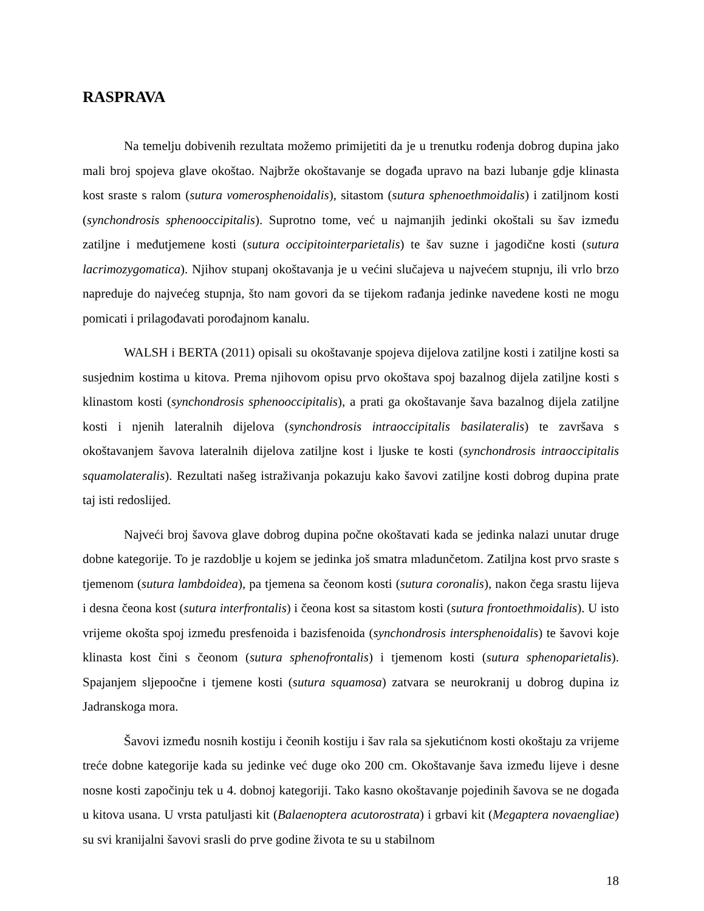RASPRAVA
Na temelju dobivenih rezultata možemo primijetiti da je u trenutku rođenja dobrog dupina jako mali broj spojeva glave okoštao. Najbrže okoštavanje se događa upravo na bazi lubanje gdje klinasta kost sraste s ralom (sutura vomerosphenoidalis), sitastom (sutura sphenoethmoidalis) i zatiljnom kosti (synchondrosis sphenooccipitalis). Suprotno tome, već u najmanjih jedinki okoštali su šav između zatiljne i međutjemene kosti (sutura occipitointerparietalis) te šav suzne i jagodične kosti (sutura lacrimozygomatica). Njihov stupanj okoštavanja je u većini slučajeva u najvećem stupnju, ili vrlo brzo napreduje do najvećeg stupnja, što nam govori da se tijekom rađanja jedinke navedene kosti ne mogu pomicati i prilagođavati porođajnom kanalu.
WALSH i BERTA (2011) opisali su okoštavanje spojeva dijelova zatiljne kosti i zatiljne kosti sa susjednim kostima u kitova. Prema njihovom opisu prvo okoštava spoj bazalnog dijela zatiljne kosti s klinastom kosti (synchondrosis sphenooccipitalis), a prati ga okoštavanje šava bazalnog dijela zatiljne kosti i njenih lateralnih dijelova (synchondrosis intraoccipitalis basilateralis) te završava s okoštavanjem šavova lateralnih dijelova zatiljne kost i ljuske te kosti (synchondrosis intraoccipitalis squamolateralis). Rezultati našeg istraživanja pokazuju kako šavovi zatiljne kosti dobrog dupina prate taj isti redoslijed.
Najveći broj šavova glave dobrog dupina počne okoštavati kada se jedinka nalazi unutar druge dobne kategorije. To je razdoblje u kojem se jedinka još smatra mladunčetom. Zatiljna kost prvo sraste s tjemenom (sutura lambdoidea), pa tjemena sa čeonom kosti (sutura coronalis), nakon čega srastu lijeva i desna čeona kost (sutura interfrontalis) i čeona kost sa sitastom kosti (sutura frontoethmoidalis). U isto vrijeme okošta spoj između presfenoida i bazisfenoida (synchondrosis intersphenoidalis) te šavovi koje klinasta kost čini s čeonom (sutura sphenofrontalis) i tjemenom kosti (sutura sphenoparietalis). Spajanjem sljepoočne i tjemene kosti (sutura squamosa) zatvara se neurokranij u dobrog dupina iz Jadranskoga mora.
Šavovi između nosnih kostiju i čeonih kostiju i šav rala sa sjekutićnom kosti okoštaju za vrijeme treće dobne kategorije kada su jedinke već duge oko 200 cm. Okoštavanje šava između lijeve i desne nosne kosti započinju tek u 4. dobnoj kategoriji. Tako kasno okoštavanje pojedinih šavova se ne događa u kitova usana. U vrsta patuljasti kit (Balaenoptera acutorostrata) i grbavi kit (Megaptera novaengliae) su svi kranijalni šavovi srasli do prve godine života te su u stabilnom
18